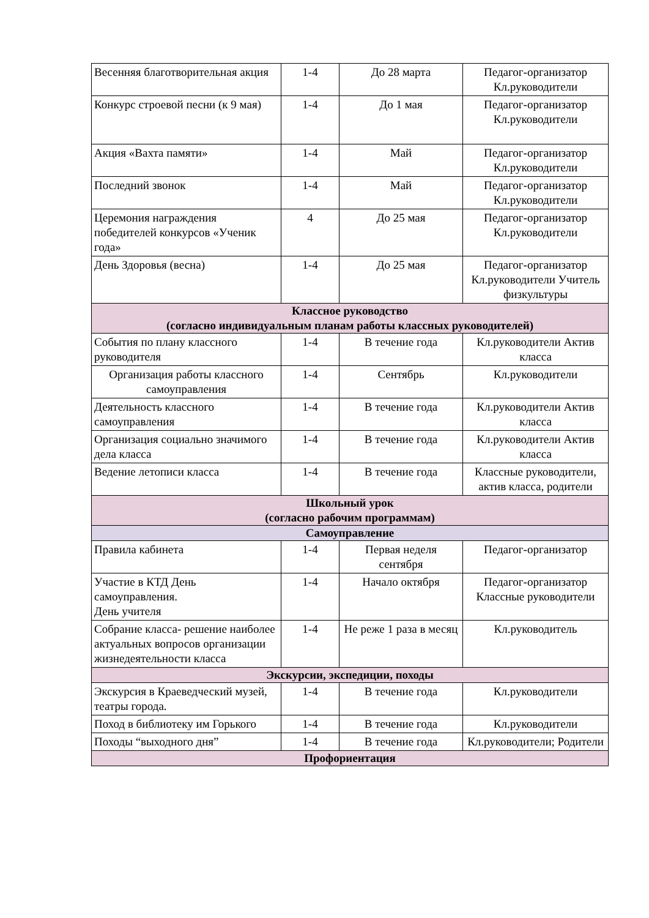| Весенняя благотворительная акция | 1-4 | До 28 марта | Педагог-организатор Кл.руководители |
| Конкурс строевой песни (к 9 мая) | 1-4 | До 1 мая | Педагог-организатор Кл.руководители |
| Акция «Вахта памяти» | 1-4 | Май | Педагог-организатор Кл.руководители |
| Последний звонок | 1-4 | Май | Педагог-организатор Кл.руководители |
| Церемония награждения победителей конкурсов «Ученик года» | 4 | До 25 мая | Педагог-организатор Кл.руководители |
| День Здоровья (весна) | 1-4 | До 25 мая | Педагог-организатор Кл.руководители Учитель физкультуры |
| Классное руководство (согласно индивидуальным планам работы классных руководителей) | | | |
| События по плану классного руководителя | 1-4 | В течение года | Кл.руководители Актив класса |
| Организация работы классного самоуправления | 1-4 | Сентябрь | Кл.руководители |
| Деятельность классного самоуправления | 1-4 | В течение года | Кл.руководители Актив класса |
| Организация социально значимого дела класса | 1-4 | В течение года | Кл.руководители Актив класса |
| Ведение летописи класса | 1-4 | В течение года | Классные руководители, актив класса, родители |
| Школьный урок (согласно рабочим программам) | | | |
| Самоуправление | | | |
| Правила кабинета | 1-4 | Первая неделя сентября | Педагог-организатор |
| Участие в КТД День самоуправления. День учителя | 1-4 | Начало октября | Педагог-организатор Классные руководители |
| Собрание класса- решение наиболее актуальных вопросов организации жизнедеятельности класса | 1-4 | Не реже 1 раза в месяц | Кл.руководитель |
| Экскурсии, экспедиции, походы | | | |
| Экскурсия в Краеведческий музей, театры города. | 1-4 | В течение года | Кл.руководители |
| Поход в библиотеку им Горького | 1-4 | В течение года | Кл.руководители |
| Походы “выходного дня” | 1-4 | В течение года | Кл.руководители; Родители |
| Профориентация | | | |